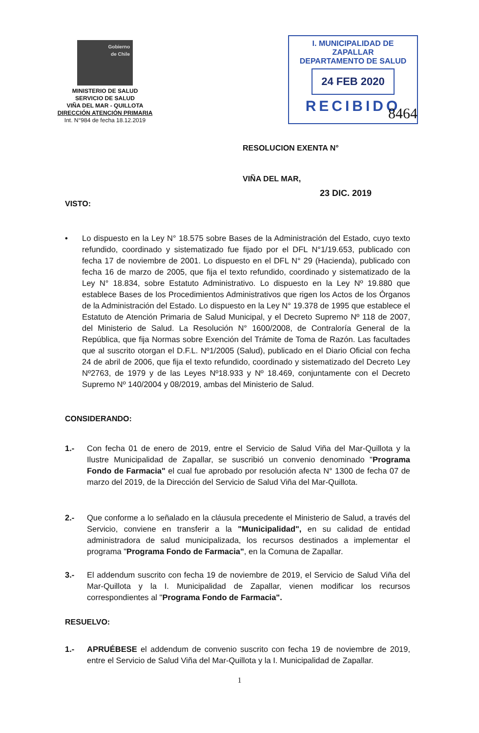Gobierno
de Chile
MINISTERIO DE SALUD
SERVICIO DE SALUD
VIÑA DEL MAR - QUILLOTA
DIRECCIÓN ATENCIÓN PRIMARIA
Int. N°984 de fecha 18.12.2019
I. MUNICIPALIDAD DE ZAPALLAR
DEPARTAMENTO DE SALUD
24 FEB 2020
RECIBIDO
8464
RESOLUCION EXENTA N°
VIÑA DEL MAR,
23 DIC. 2019
VISTO:
• Lo dispuesto en la Ley N° 18.575 sobre Bases de la Administración del Estado, cuyo texto refundido, coordinado y sistematizado fue fijado por el DFL N°1/19.653, publicado con fecha 17 de noviembre de 2001. Lo dispuesto en el DFL N° 29 (Hacienda), publicado con fecha 16 de marzo de 2005, que fija el texto refundido, coordinado y sistematizado de la Ley N° 18.834, sobre Estatuto Administrativo. Lo dispuesto en la Ley Nº 19.880 que establece Bases de los Procedimientos Administrativos que rigen los Actos de los Órganos de la Administración del Estado. Lo dispuesto en la Ley N° 19.378 de 1995 que establece el Estatuto de Atención Primaria de Salud Municipal, y el Decreto Supremo Nº 118 de 2007, del Ministerio de Salud. La Resolución N° 1600/2008, de Contraloría General de la República, que fija Normas sobre Exención del Trámite de Toma de Razón. Las facultades que al suscrito otorgan el D.F.L. Nº1/2005 (Salud), publicado en el Diario Oficial con fecha 24 de abril de 2006, que fija el texto refundido, coordinado y sistematizado del Decreto Ley Nº2763, de 1979 y de las Leyes Nº18.933 y Nº 18.469, conjuntamente con el Decreto Supremo Nº 140/2004 y 08/2019, ambas del Ministerio de Salud.
CONSIDERANDO:
1.- Con fecha 01 de enero de 2019, entre el Servicio de Salud Viña del Mar-Quillota y la Ilustre Municipalidad de Zapallar, se suscribió un convenio denominado "Programa Fondo de Farmacia" el cual fue aprobado por resolución afecta N° 1300 de fecha 07 de marzo del 2019, de la Dirección del Servicio de Salud Viña del Mar-Quillota.
2.- Que conforme a lo señalado en la cláusula precedente el Ministerio de Salud, a través del Servicio, conviene en transferir a la "Municipalidad", en su calidad de entidad administradora de salud municipalizada, los recursos destinados a implementar el programa "Programa Fondo de Farmacia", en la Comuna de Zapallar.
3.- El addendum suscrito con fecha 19 de noviembre de 2019, el Servicio de Salud Viña del Mar-Quillota y la I. Municipalidad de Zapallar, vienen modificar los recursos correspondientes al "Programa Fondo de Farmacia".
RESUELVO:
1.- APRUÉBESE el addendum de convenio suscrito con fecha 19 de noviembre de 2019, entre el Servicio de Salud Viña del Mar-Quillota y la I. Municipalidad de Zapallar.
1